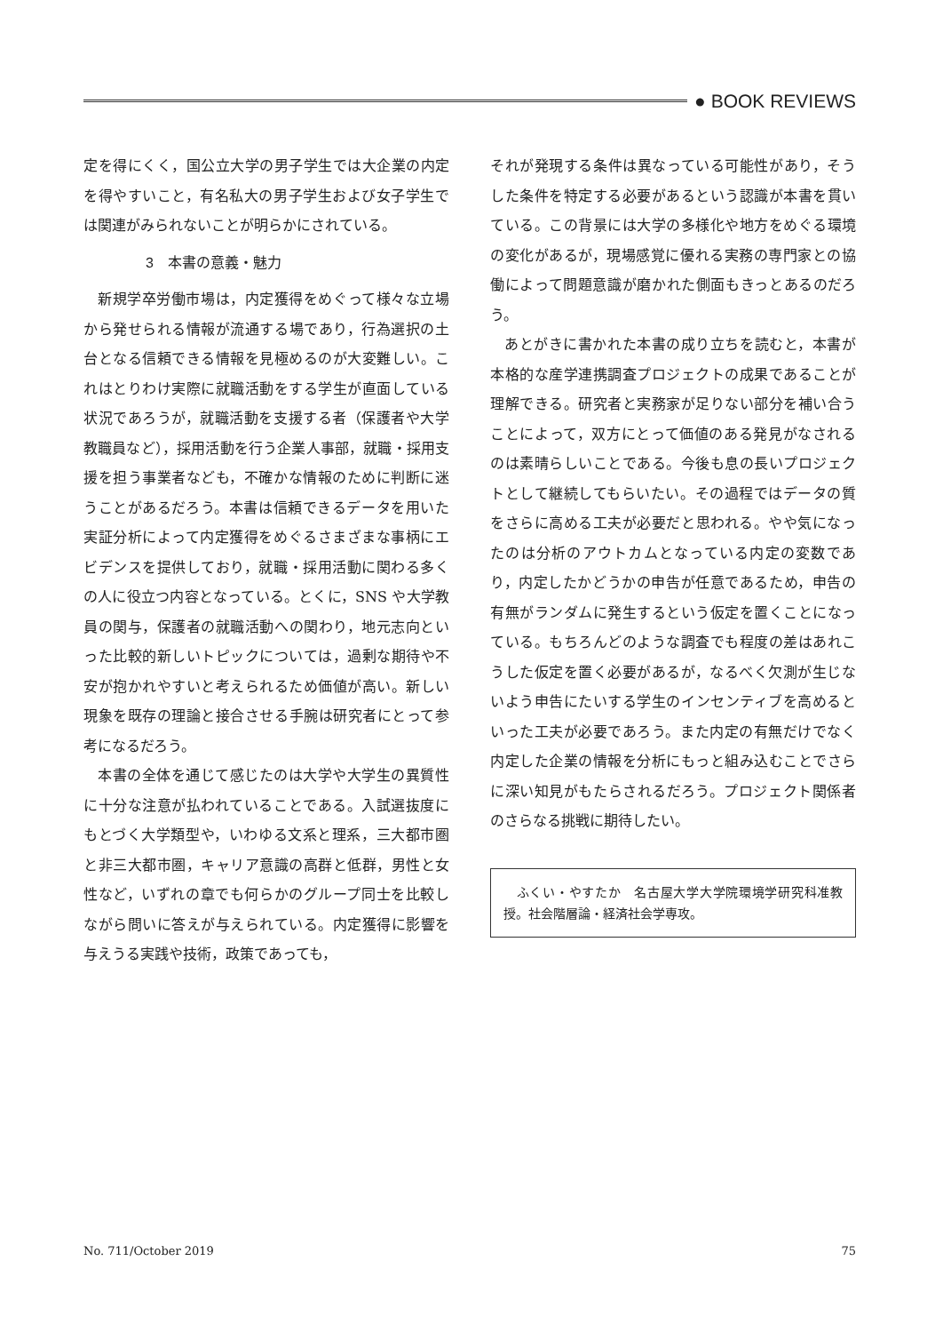● BOOK REVIEWS
定を得にくく，国公立大学の男子学生では大企業の内定を得やすいこと，有名私大の男子学生および女子学生では関連がみられないことが明らかにされている。
3　本書の意義・魅力
新規学卒労働市場は，内定獲得をめぐって様々な立場から発せられる情報が流通する場であり，行為選択の土台となる信頼できる情報を見極めるのが大変難しい。これはとりわけ実際に就職活動をする学生が直面している状況であろうが，就職活動を支援する者（保護者や大学教職員など），採用活動を行う企業人事部，就職・採用支援を担う事業者なども，不確かな情報のために判断に迷うことがあるだろう。本書は信頼できるデータを用いた実証分析によって内定獲得をめぐるさまざまな事柄にエビデンスを提供しており，就職・採用活動に関わる多くの人に役立つ内容となっている。とくに，SNS や大学教員の関与，保護者の就職活動への関わり，地元志向といった比較的新しいトピックについては，過剰な期待や不安が抱かれやすいと考えられるため価値が高い。新しい現象を既存の理論と接合させる手腕は研究者にとって参考になるだろう。
本書の全体を通じて感じたのは大学や大学生の異質性に十分な注意が払われていることである。入試選抜度にもとづく大学類型や，いわゆる文系と理系，三大都市圏と非三大都市圏，キャリア意識の高群と低群，男性と女性など，いずれの章でも何らかのグループ同士を比較しながら問いに答えが与えられている。内定獲得に影響を与えうる実践や技術，政策であっても，
それが発現する条件は異なっている可能性があり，そうした条件を特定する必要があるという認識が本書を貫いている。この背景には大学の多様化や地方をめぐる環境の変化があるが，現場感覚に優れる実務の専門家との協働によって問題意識が磨かれた側面もきっとあるのだろう。
あとがきに書かれた本書の成り立ちを読むと，本書が本格的な産学連携調査プロジェクトの成果であることが理解できる。研究者と実務家が足りない部分を補い合うことによって，双方にとって価値のある発見がなされるのは素晴らしいことである。今後も息の長いプロジェクトとして継続してもらいたい。その過程ではデータの質をさらに高める工夫が必要だと思われる。やや気になったのは分析のアウトカムとなっている内定の変数であり，内定したかどうかの申告が任意であるため，申告の有無がランダムに発生するという仮定を置くことになっている。もちろんどのような調査でも程度の差はあれこうした仮定を置く必要があるが，なるべく欠測が生じないよう申告にたいする学生のインセンティブを高めるといった工夫が必要であろう。また内定の有無だけでなく内定した企業の情報を分析にもっと組み込むことでさらに深い知見がもたらされるだろう。プロジェクト関係者のさらなる挑戦に期待したい。
　ふくい・やすたか　名古屋大学大学院環境学研究科准教授。社会階層論・経済社会学専攻。
No. 711/October 2019 75